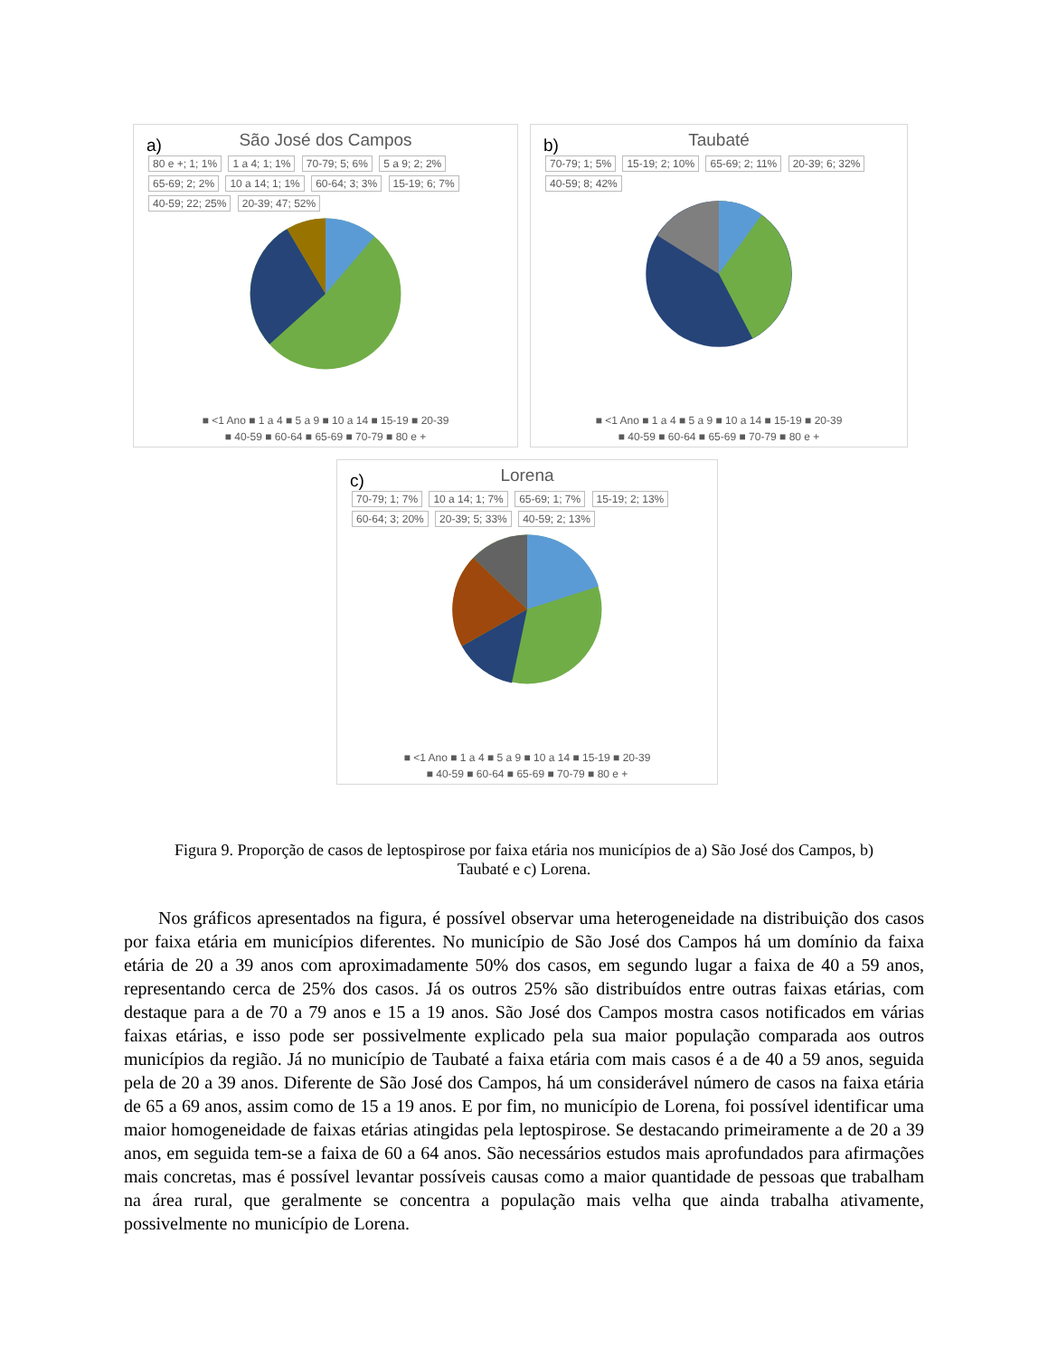a)
São José dos Campos
80 e +; 1; 1% 1 a 4; 1; 1% 70-79; 5; 6% 5 a 9; 2; 2% 65-69; 2; 2% 10 a 14; 1; 1% 60-64; 3; 3% 15-19; 6; 7% 40-59; 22; 25% 20-39; 47; 52%
■ <1 Ano ■ 1 a 4 ■ 5 a 9 ■ 10 a 14 ■ 15-19 ■ 20-39
■ 40-59 ■ 60-64 ■ 65-69 ■ 70-79 ■ 80 e +
b)
Taubaté
70-79; 1; 5% 15-19; 2; 10% 65-69; 2; 11% 20-39; 6; 32% 40-59; 8; 42%
■ <1 Ano ■ 1 a 4 ■ 5 a 9 ■ 10 a 14 ■ 15-19 ■ 20-39
■ 40-59 ■ 60-64 ■ 65-69 ■ 70-79 ■ 80 e +
c)
Lorena
70-79; 1; 7% 10 a 14; 1; 7% 65-69; 1; 7% 15-19; 2; 13% 60-64; 3; 20% 20-39; 5; 33% 40-59; 2; 13%
■ <1 Ano ■ 1 a 4 ■ 5 a 9 ■ 10 a 14 ■ 15-19 ■ 20-39
■ 40-59 ■ 60-64 ■ 65-69 ■ 70-79 ■ 80 e +
Figura 9. Proporção de casos de leptospirose por faixa etária nos municípios de a) São José dos Campos, b) Taubaté e c) Lorena.
Nos gráficos apresentados na figura, é possível observar uma heterogeneidade na distribuição dos casos por faixa etária em municípios diferentes. No município de São José dos Campos há um domínio da faixa etária de 20 a 39 anos com aproximadamente 50% dos casos, em segundo lugar a faixa de 40 a 59 anos, representando cerca de 25% dos casos. Já os outros 25% são distribuídos entre outras faixas etárias, com destaque para a de 70 a 79 anos e 15 a 19 anos. São José dos Campos mostra casos notificados em várias faixas etárias, e isso pode ser possivelmente explicado pela sua maior população comparada aos outros municípios da região. Já no município de Taubaté a faixa etária com mais casos é a de 40 a 59 anos, seguida pela de 20 a 39 anos. Diferente de São José dos Campos, há um considerável número de casos na faixa etária de 65 a 69 anos, assim como de 15 a 19 anos. E por fim, no município de Lorena, foi possível identificar uma maior homogeneidade de faixas etárias atingidas pela leptospirose. Se destacando primeiramente a de 20 a 39 anos, em seguida tem-se a faixa de 60 a 64 anos. São necessários estudos mais aprofundados para afirmações mais concretas, mas é possível levantar possíveis causas como a maior quantidade de pessoas que trabalham na área rural, que geralmente se concentra a população mais velha que ainda trabalha ativamente, possivelmente no município de Lorena.